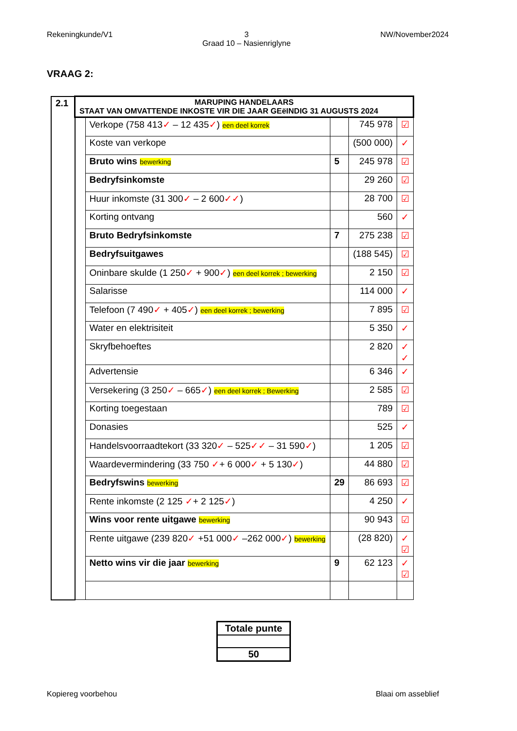Rekeningkunde/V1 3
Graad 10 – Nasienriglyne
NW/November2024
VRAAG 2:
| 2.1 | MARUPING HANDELAARS STAAT VAN OMVATTENDE INKOSTE VIR DIE JAAR GEëINDIG 31 AUGUSTS 2024 | | | | |
| | | Verkope (758 413 ✓ – 12 435 ✓ ) een deel korrek | | 745 978 | ☑ |
| | | Koste van verkope | | (500 000) | ✓ |
| | | Bruto wins bewerking | 5 | 245 978 | ☑ |
| | | Bedryfsinkomste | | 29 260 | ☑ |
| | | Huur inkomste (31 300 ✓ – 2 600 ✓✓ ) | | 28 700 | ☑ |
| | | Korting ontvang | | 560 | ✓ |
| | | Bruto Bedryfsinkomste | 7 | 275 238 | ☑ |
| | | Bedryfsuitgawes | | (188 545) | ☑ |
| | | Oninbare skulde (1 250 ✓ + 900 ✓ ) een deel korrek ; bewerking | | 2 150 | ☑ |
| | | Salarisse | | 114 000 | ✓ |
| | | Telefoon (7 490 ✓ + 405 ✓ ) een deel korrek ; bewerking | | 7 895 | ☑ |
| | | Water en elektrisiteit | | 5 350 | ✓ |
| | | Skryfbehoeftes | | 2 820 | ✓ ✓ |
| | | Advertensie | | 6 346 | ✓ |
| | | Versekering (3 250 ✓ – 665 ✓ ) een deel korrek ; Bewerking | | 2 585 | ☑ |
| | | Korting toegestaan | | 789 | ☑ |
| | | Donasies | | 525 | ✓ |
| | | Handelsvoorraadtekort (33 320 ✓ – 525 ✓✓ – 31 590 ✓ ) | | 1 205 | ☑ |
| | | Waardevermindering (33 750 ✓ + 6 000 ✓ + 5 130 ✓ ) | | 44 880 | ☑ |
| | | Bedryfswins bewerking | 29 | 86 693 | ☑ |
| | | Rente inkomste (2 125 ✓ + 2 125 ✓ ) | | 4 250 | ✓ |
| | | Wins voor rente uitgawe bewerking | | 90 943 | ☑ |
| | | Rente uitgawe (239 820 ✓ +51 000 ✓ –262 000 ✓ ) bewerking | | (28 820) | ✓ ☑ |
| | | Netto wins vir die jaar bewerking | 9 | 62 123 | ✓ ☑ |
| Totale punte |
| 50 |
Kopiereg voorbehou Blaai om asseblief